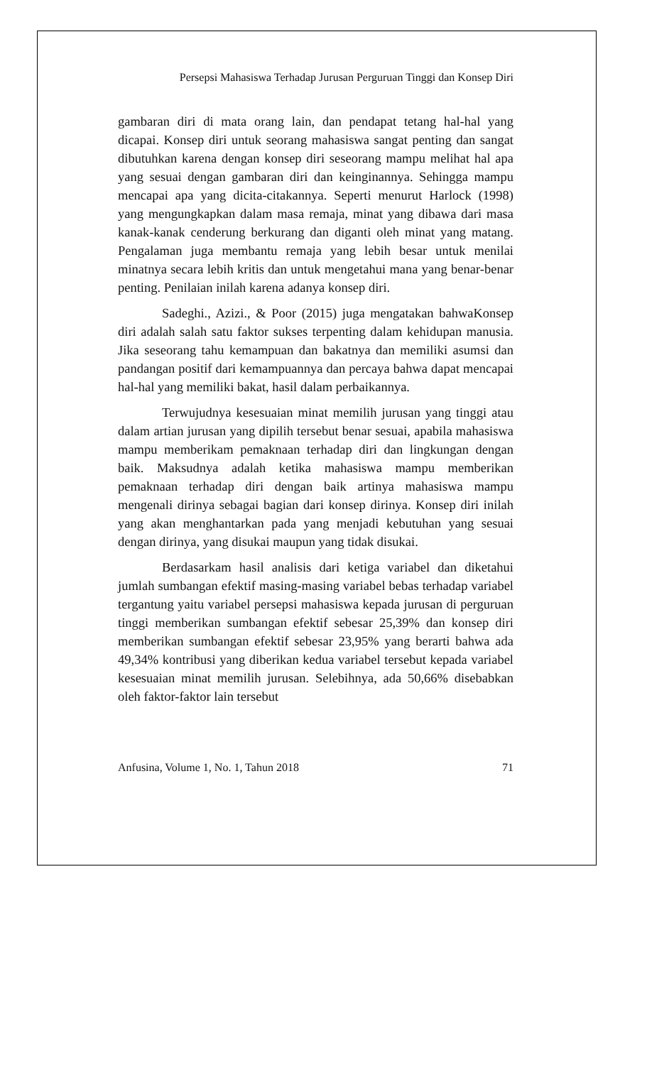Persepsi Mahasiswa Terhadap Jurusan Perguruan Tinggi dan Konsep Diri
gambaran diri di mata orang lain, dan pendapat tetang hal-hal yang dicapai. Konsep diri untuk seorang mahasiswa sangat penting dan sangat dibutuhkan karena dengan konsep diri seseorang mampu melihat hal apa yang sesuai dengan gambaran diri dan keinginannya. Sehingga mampu mencapai apa yang dicita-citakannya. Seperti menurut Harlock (1998) yang mengungkapkan dalam masa remaja, minat yang dibawa dari masa kanak-kanak cenderung berkurang dan diganti oleh minat yang matang. Pengalaman juga membantu remaja yang lebih besar untuk menilai minatnya secara lebih kritis dan untuk mengetahui mana yang benar-benar penting. Penilaian inilah karena adanya konsep diri.
Sadeghi., Azizi., & Poor (2015) juga mengatakan bahwaKonsep diri adalah salah satu faktor sukses terpenting dalam kehidupan manusia. Jika seseorang tahu kemampuan dan bakatnya dan memiliki asumsi dan pandangan positif dari kemampuannya dan percaya bahwa dapat mencapai hal-hal yang memiliki bakat, hasil dalam perbaikannya.
Terwujudnya kesesuaian minat memilih jurusan yang tinggi atau dalam artian jurusan yang dipilih tersebut benar sesuai, apabila mahasiswa mampu memberikam pemaknaan terhadap diri dan lingkungan dengan baik. Maksudnya adalah ketika mahasiswa mampu memberikan pemaknaan terhadap diri dengan baik artinya mahasiswa mampu mengenali dirinya sebagai bagian dari konsep dirinya. Konsep diri inilah yang akan menghantarkan pada yang menjadi kebutuhan yang sesuai dengan dirinya, yang disukai maupun yang tidak disukai.
Berdasarkam hasil analisis dari ketiga variabel dan diketahui jumlah sumbangan efektif masing-masing variabel bebas terhadap variabel tergantung yaitu variabel persepsi mahasiswa kepada jurusan di perguruan tinggi memberikan sumbangan efektif sebesar 25,39% dan konsep diri memberikan sumbangan efektif sebesar 23,95% yang berarti bahwa ada 49,34% kontribusi yang diberikan kedua variabel tersebut kepada variabel kesesuaian minat memilih jurusan. Selebihnya, ada 50,66% disebabkan oleh faktor-faktor lain tersebut
Anfusina, Volume 1, No. 1, Tahun 2018 71